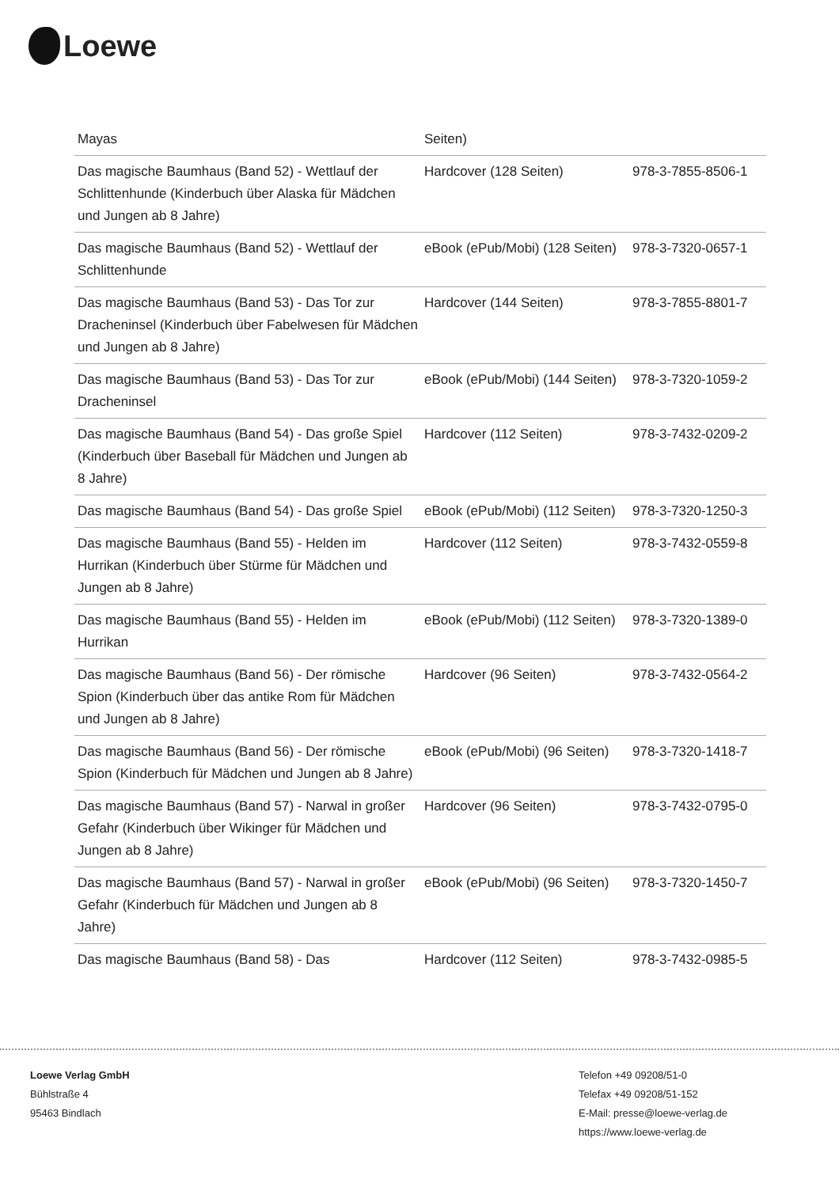Loewe
| Mayas | Seiten) | |
| Das magische Baumhaus (Band 52) - Wettlauf der Schlittenhunde (Kinderbuch über Alaska für Mädchen und Jungen ab 8 Jahre) | Hardcover (128 Seiten) | 978-3-7855-8506-1 |
| Das magische Baumhaus (Band 52) - Wettlauf der Schlittenhunde | eBook (ePub/Mobi) (128 Seiten) | 978-3-7320-0657-1 |
| Das magische Baumhaus (Band 53) - Das Tor zur Dracheninsel (Kinderbuch über Fabelwesen für Mädchen und Jungen ab 8 Jahre) | Hardcover (144 Seiten) | 978-3-7855-8801-7 |
| Das magische Baumhaus (Band 53) - Das Tor zur Dracheninsel | eBook (ePub/Mobi) (144 Seiten) | 978-3-7320-1059-2 |
| Das magische Baumhaus (Band 54) - Das große Spiel (Kinderbuch über Baseball für Mädchen und Jungen ab 8 Jahre) | Hardcover (112 Seiten) | 978-3-7432-0209-2 |
| Das magische Baumhaus (Band 54) - Das große Spiel | eBook (ePub/Mobi) (112 Seiten) | 978-3-7320-1250-3 |
| Das magische Baumhaus (Band 55) - Helden im Hurrikan (Kinderbuch über Stürme für Mädchen und Jungen ab 8 Jahre) | Hardcover (112 Seiten) | 978-3-7432-0559-8 |
| Das magische Baumhaus (Band 55) - Helden im Hurrikan | eBook (ePub/Mobi) (112 Seiten) | 978-3-7320-1389-0 |
| Das magische Baumhaus (Band 56) - Der römische Spion (Kinderbuch über das antike Rom für Mädchen und Jungen ab 8 Jahre) | Hardcover (96 Seiten) | 978-3-7432-0564-2 |
| Das magische Baumhaus (Band 56) - Der römische Spion (Kinderbuch für Mädchen und Jungen ab 8 Jahre) | eBook (ePub/Mobi) (96 Seiten) | 978-3-7320-1418-7 |
| Das magische Baumhaus (Band 57) - Narwal in großer Gefahr (Kinderbuch über Wikinger für Mädchen und Jungen ab 8 Jahre) | Hardcover (96 Seiten) | 978-3-7432-0795-0 |
| Das magische Baumhaus (Band 57) - Narwal in großer Gefahr (Kinderbuch für Mädchen und Jungen ab 8 Jahre) | eBook (ePub/Mobi) (96 Seiten) | 978-3-7320-1450-7 |
| Das magische Baumhaus (Band 58) - Das | Hardcover (112 Seiten) | 978-3-7432-0985-5 |
Loewe Verlag GmbH
Bühlstraße 4
95463 Bindlach
Telefon +49 09208/51-0
Telefax +49 09208/51-152
E-Mail: presse@loewe-verlag.de
https://www.loewe-verlag.de